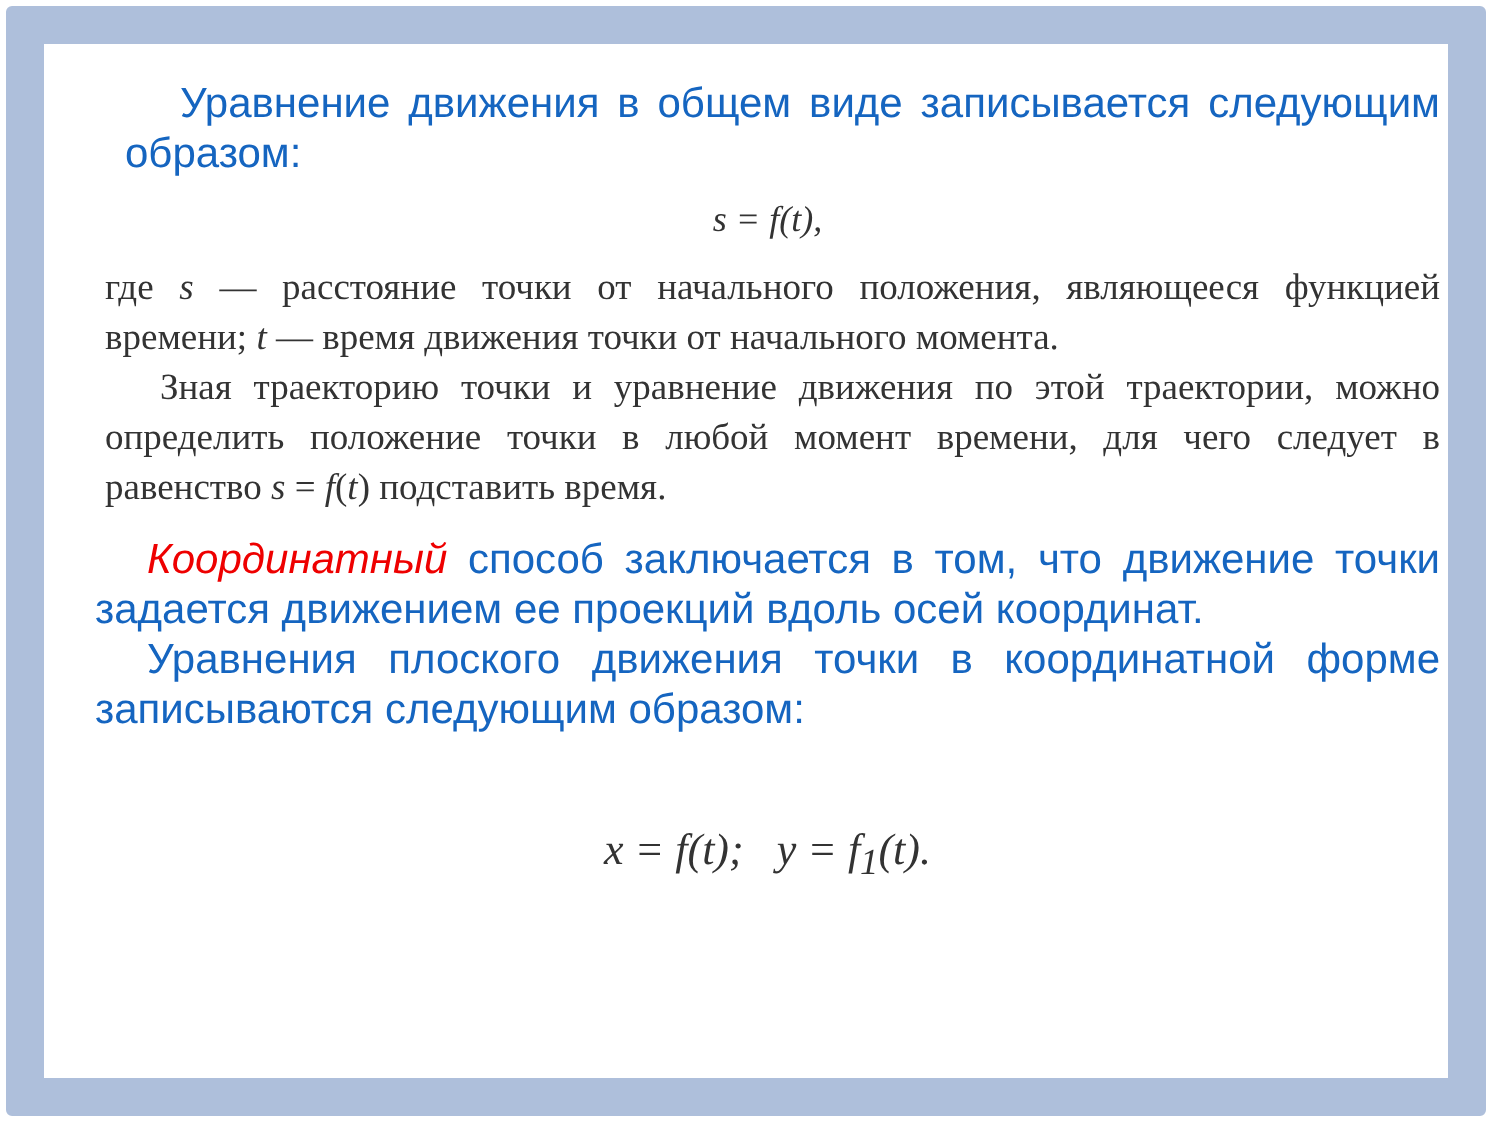Уравнение движения в общем виде записывается следующим образом:
s = f(t),
где s — расстояние точки от начального положения, являющееся функцией времени; t — время движения точки от начального момента.
Зная траекторию точки и уравнение движения по этой траектории, можно определить положение точки в любой момент времени, для чего следует в равенство s = f(t) подставить время.
Координатный способ заключается в том, что движение точки задается движением ее проекций вдоль осей координат.
Уравнения плоского движения точки в координатной форме записываются следующим образом:
x = f(t); y = f<sub>1</sub>(t).